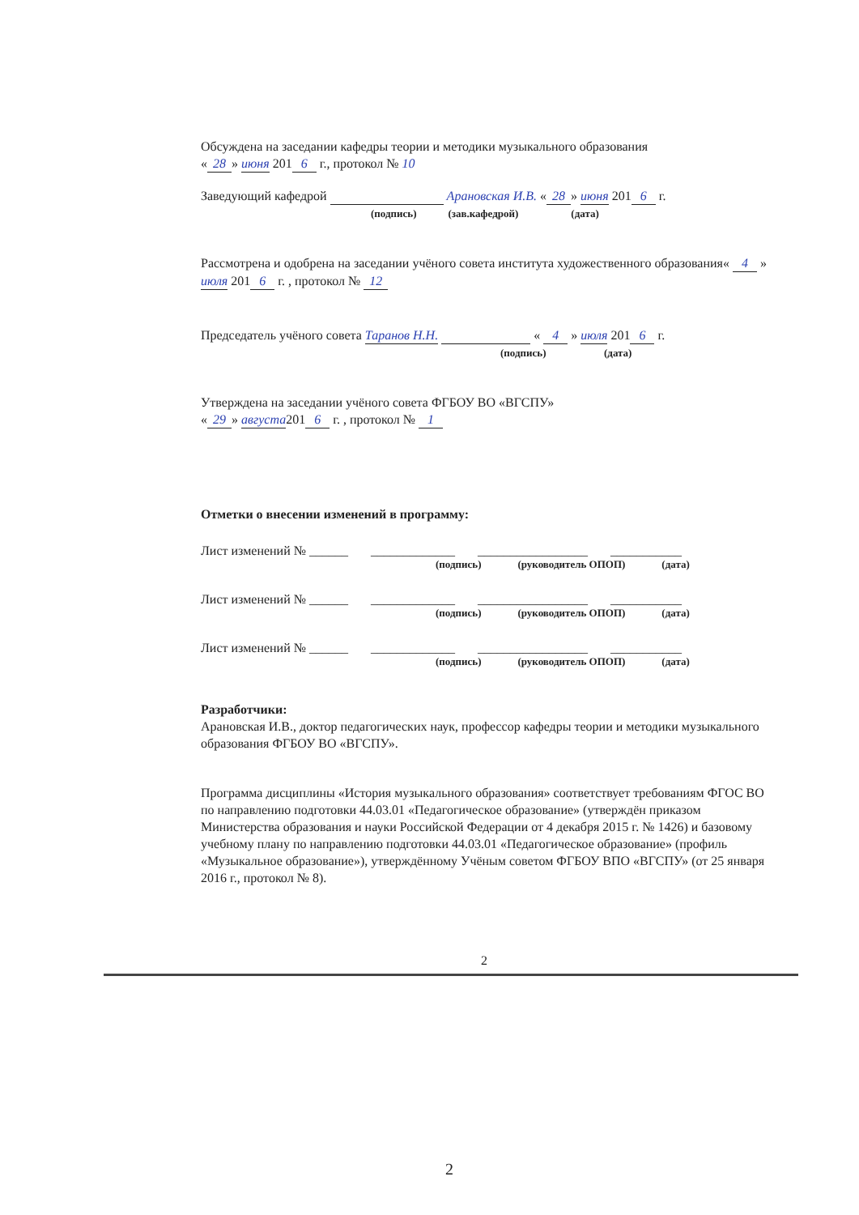Обсуждена на заседании кафедры теории и методики музыкального образования
« 28 » июня 201 6 г., протокол № 10
Заведующий кафедрой Арановская И.В. « 28 » июня 201 6 г.
(подпись) (зав.кафедрой) (дата)
Рассмотрена и одобрена на заседании учёного совета института художественного образования« 4 » июля 201 6 г. , протокол № 12
Председатель учёного совета Таранов Н.Н. « 4 » июля 201 6 г.
(подпись) (дата)
Утверждена на заседании учёного совета ФГБОУ ВО «ВГСПУ»
« 29 » августа 201 6 г. , протокол № 1
Отметки о внесении изменений в программу:
Лист изменений № ______ _____________ _________________ ___________
(подпись) (руководитель ОПОП) (дата)
Лист изменений № ______ _____________ _________________ ___________
(подпись) (руководитель ОПОП) (дата)
Лист изменений № ______ _____________ _________________ ___________
(подпись) (руководитель ОПОП) (дата)
Разработчики:
Арановская И.В., доктор педагогических наук, профессор кафедры теории и методики музыкального образования ФГБОУ ВО «ВГСПУ».
Программа дисциплины «История музыкального образования» соответствует требованиям ФГОС ВО по направлению подготовки 44.03.01 «Педагогическое образование» (утверждён приказом Министерства образования и науки Российской Федерации от 4 декабря 2015 г. № 1426) и базовому учебному плану по направлению подготовки 44.03.01 «Педагогическое образование» (профиль «Музыкальное образование»), утверждённому Учёным советом ФГБОУ ВПО «ВГСПУ» (от 25 января 2016 г., протокол № 8).
2
2